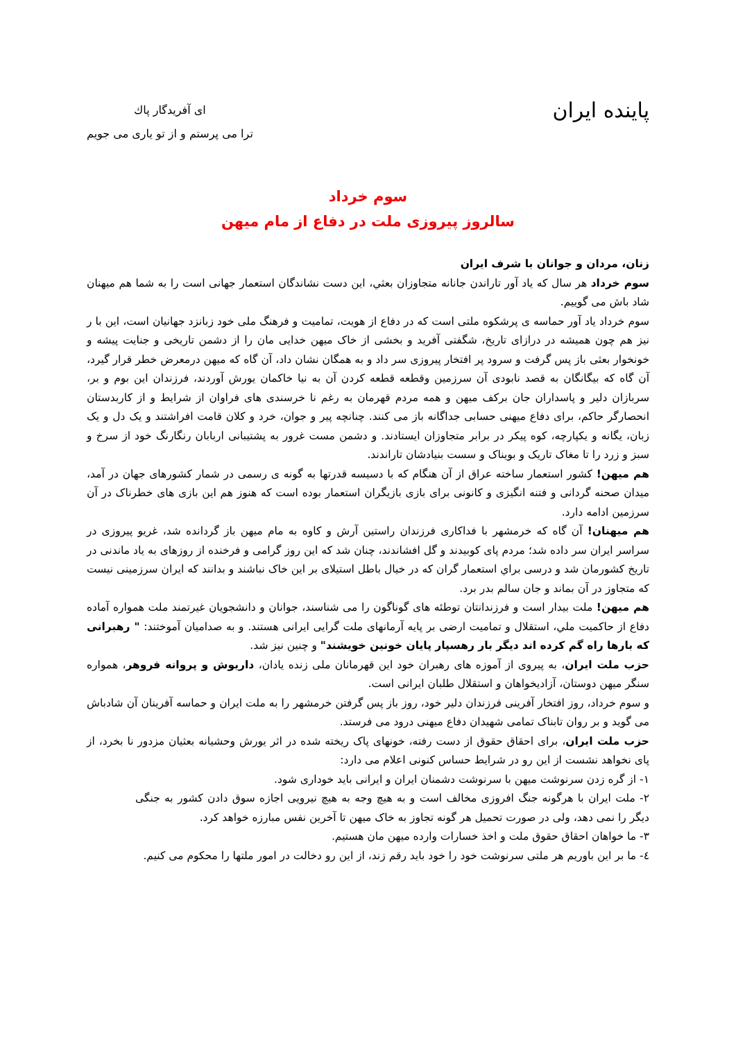پاینده ایران
ای آفریدگار پاك
ترا می پرستم و از تو یاری می جویم
سوم خرداد
سالروز پیروزی ملت در دفاع از مام میهن
زنان، مردان و جوانان با شرف ایران
سوم خرداد هر سال که یاد آور تاراندن جانانه متجاوزان بعثي، این دست نشاندگان استعمار جهانی است را به شما هم میهنان شاد باش می گوییم.
سوم خرداد یاد آور حماسه ی پرشکوه ملتی است که در دفاع از هویت، تمامیت و فرهنگ ملی خود زبانزد جهانیان است، این با ر نیز هم چون همیشه در درازای تاریخ، شگفتی آفرید و بخشی از خاک میهن خدایی مان را از دشمن تاریخی و جنایت پیشه و خونخوار بعثی باز پس گرفت و سرود پر افتخار پیروزی سر داد و به همگان نشان داد، آن گاه که میهن درمعرض خطر قرار گیرد، آن گاه که بیگانگان به قصد نابودی آن سرزمین وقطعه قطعه کردن آن به نیا خاکمان یورش آوردند، فرزندان این بوم و بر، سربازان دلیر و پاسداران جان برکف میهن و همه مردم قهرمان به رغم نا خرسندی های فراوان از شرایط و از کاربدستان انحصارگر حاکم، برای دفاع میهنی حسابی جداگانه باز می کنند. چنانچه پیر و جوان، خرد و کلان قامت افراشتند و یک دل و یک زبان، یگانه و یکپارچه، کوه پیکر در برابر متجاوزان ایستادند. و دشمن مست غرور به پشتیبانی اربابان رنگارنگ خود از سرخ و سبز و زرد را تا مغاک تاریک و بویناک و سست بنیادشان تاراندند.
هم میهن! کشور استعمار ساخته عراق از آن هنگام که با دسیسه قدرتها به گونه ی رسمی در شمار کشورهای جهان در آمد، میدان صحنه گردانی و فتنه انگیزی و کانونی برای بازی بازیگران استعمار بوده است که هنوز هم این بازی های خطرناک در آن سرزمین ادامه دارد.
هم میهنان! آن گاه که خرمشهر با فداکاری فرزندان راستین آرش و کاوه به مام میهن باز گردانده شد، غریو پیروزی در سراسر ایران سر داده شد؛ مردم پای کوبیدند و گل افشاندند، چنان شد که این روز گرامی و فرخنده از روزهای به یاد ماندنی در تاریخ کشورمان شد و درسی براي استعمار گران که در خیال باطل استیلای بر این خاک نباشند و بدانند که ایران سرزمینی نیست که متجاوز در آن بماند و جان سالم بدر برد.
هم میهن! ملت بیدار است و فرزندانتان توطئه های گوناگون را می شناسند، جوانان و دانشجویان غیرتمند ملت همواره آماده دفاع از حاکمیت ملي، استقلال و تمامیت ارضی بر پایه آرمانهای ملت گرایی ایرانی هستند. و به صدامیان آموختند: " رهبرانی که بارها راه گم کرده اند دیگر بار رهسپار پایان خونین خویشند" و چنین نیز شد.
حزب ملت ایران، به پیروی از آموزه های رهبران خود این قهرمانان ملی زنده یادان، داریوش و پروانه فروهر، همواره سنگر میهن دوستان، آزادیخواهان و استقلال طلبان ایرانی است.
و سوم خرداد، روز افتخار آفرینی فرزندان دلیر خود، روز باز پس گرفتن خرمشهر را به ملت ایران و حماسه آفرینان آن شادباش می گوید و بر روان تابناک تمامی شهیدان دفاع میهنی درود می فرستد.
حزب ملت ایران، برای احقاق حقوق از دست رفته، خونهای پاک ریخته شده در اثر یورش وحشیانه بعثیان مزدور نا بخرد، از پای نخواهد نشست از این رو در شرایط حساس کنونی اعلام می دارد:
۱- از گره زدن سرنوشت میهن با سرنوشت دشمنان ایران و ایرانی باید خوداری شود.
۲- ملت ایران با هرگونه جنگ افروزی مخالف است و به هیچ وجه به هیچ نیرویی اجازه سوق دادن کشور به جنگی دیگر را نمی دهد، ولی در صورت تحمیل هر گونه تجاوز به خاک میهن تا آخرین نفس مبارزه خواهد کرد.
۳- ما خواهان احقاق حقوق ملت و اخذ خسارات وارده میهن مان هستیم.
٤- ما بر این باوریم هر ملتی سرنوشت خود را خود باید رقم زند، از این رو دخالت در امور ملتها را محکوم می کنیم.